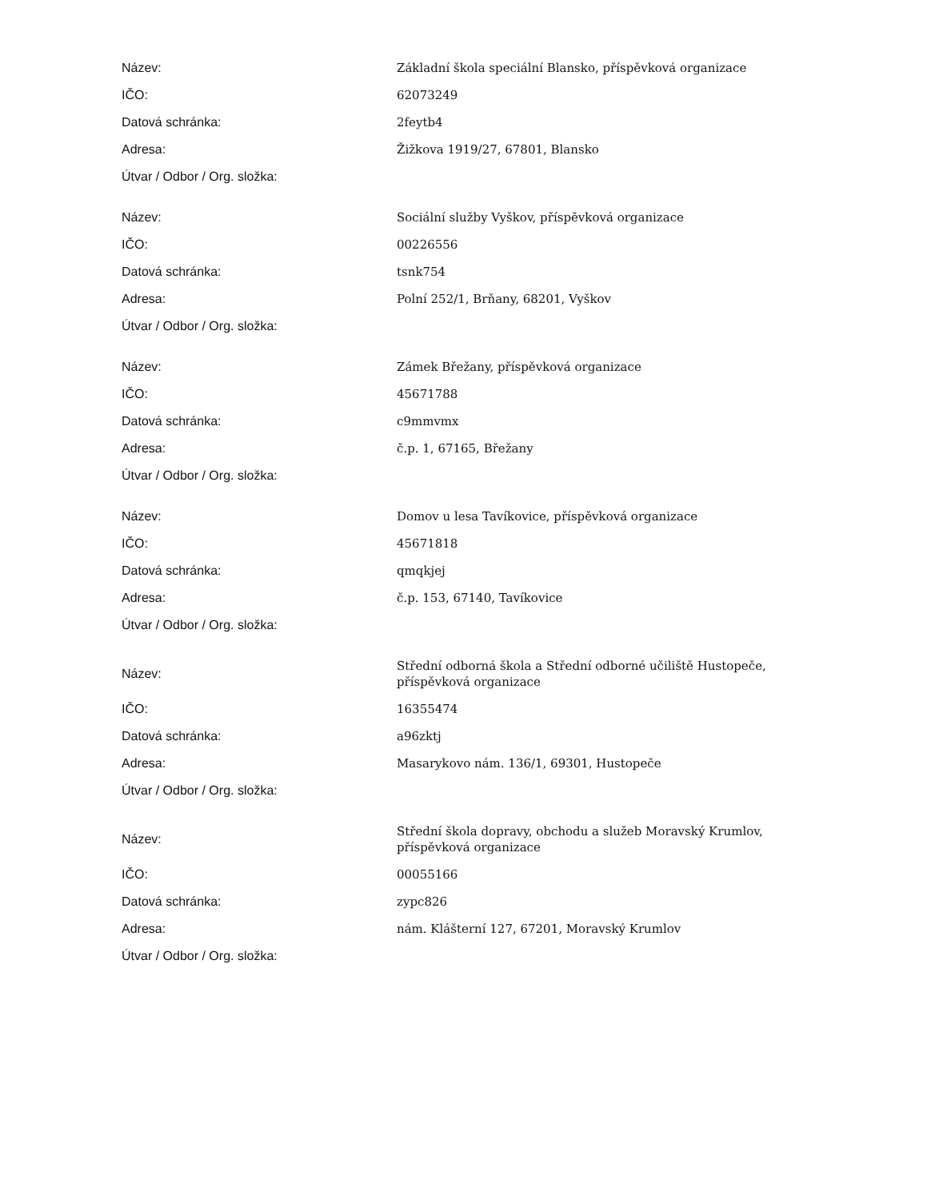| Název: | Základní škola speciální Blansko, příspěvková organizace |
| IČO: | 62073249 |
| Datová schránka: | 2feytb4 |
| Adresa: | Žižkova 1919/27, 67801, Blansko |
| Útvar / Odbor / Org. složka: | |
| Název: | Sociální služby Vyškov, příspěvková organizace |
| IČO: | 00226556 |
| Datová schránka: | tsnk754 |
| Adresa: | Polní 252/1, Brňany, 68201, Vyškov |
| Útvar / Odbor / Org. složka: | |
| Název: | Zámek Břežany, příspěvková organizace |
| IČO: | 45671788 |
| Datová schránka: | c9mmvmx |
| Adresa: | č.p. 1, 67165, Břežany |
| Útvar / Odbor / Org. složka: | |
| Název: | Domov u lesa Tavíkovice, příspěvková organizace |
| IČO: | 45671818 |
| Datová schránka: | qmqkjej |
| Adresa: | č.p. 153, 67140, Tavíkovice |
| Útvar / Odbor / Org. složka: | |
| Název: | Střední odborná škola a Střední odborné učiliště Hustopeče, příspěvková organizace |
| IČO: | 16355474 |
| Datová schránka: | a96zktj |
| Adresa: | Masarykovo nám. 136/1, 69301, Hustopeče |
| Útvar / Odbor / Org. složka: | |
| Název: | Střední škola dopravy, obchodu a služeb Moravský Krumlov, příspěvková organizace |
| IČO: | 00055166 |
| Datová schránka: | zypc826 |
| Adresa: | nám. Klášterní 127, 67201, Moravský Krumlov |
| Útvar / Odbor / Org. složka: | |